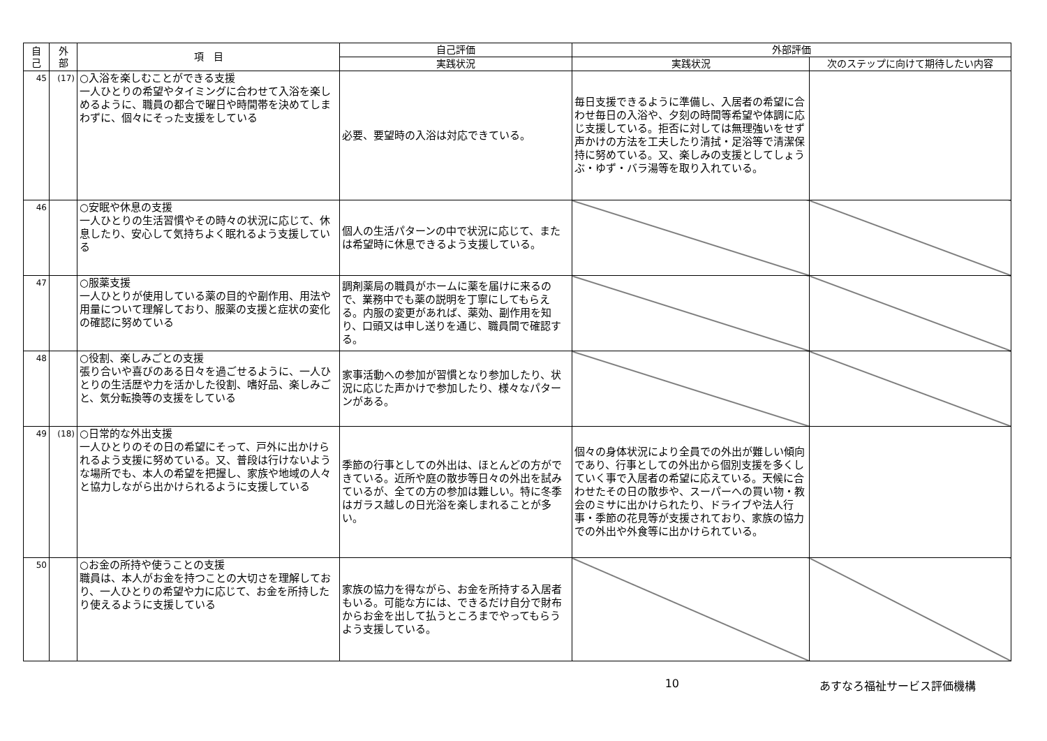| 自 己 | 外 部 | 項 目 | 自己評価 | 外部評価 | |
| --- | --- | --- | --- | --- | --- |
| | | | 実践状況 | 実践状況 | 次のステップに向けて期待したい内容 |
| 45 | (17) | ○入浴を楽しむことができる支援 一人ひとりの希望やタイミングに合わせて入浴を楽しめるように、職員の都合で曜日や時間帯を決めてしまわずに、個々にそった支援をしている | 必要、要望時の入浴は対応できている。 | 毎日支援できるように準備し、入居者の希望に合わせ毎日の入浴や、夕刻の時間等希望や体調に応じ支援している。拒否に対しては無理強いをせず声かけの方法を工夫したり清拭・足浴等で清潔保持に努めている。又、楽しみの支援としてしょうぶ・ゆず・バラ湯等を取り入れている。 | |
| 46 | | ○安眠や休息の支援 一人ひとりの生活習慣やその時々の状況に応じて、休息したり、安心して気持ちよく眠れるよう支援している | 個人の生活パターンの中で状況に応じて、または希望時に休息できるよう支援している。 | | |
| 47 | | ○服薬支援 一人ひとりが使用している薬の目的や副作用、用法や用量について理解しており、服薬の支援と症状の変化の確認に努めている | 調剤薬局の職員がホームに薬を届けに来るので、業務中でも薬の説明を丁寧にしてもらえる。内服の変更があれば、薬効、副作用を知り、口頭又は申し送りを通じ、職員間で確認する。 | | |
| 48 | | ○役割、楽しみごとの支援 張り合いや喜びのある日々を過ごせるように、一人ひとりの生活歴や力を活かした役割、嗜好品、楽しみごと、気分転換等の支援をしている | 家事活動への参加が習慣となり参加したり、状況に応じた声かけで参加したり、様々なパターンがある。 | | |
| 49 | (18) | ○日常的な外出支援 一人ひとりのその日の希望にそって、戸外に出かけられるよう支援に努めている。又、普段は行けないような場所でも、本人の希望を把握し、家族や地域の人々と協力しながら出かけられるように支援している | 季節の行事としての外出は、ほとんどの方ができている。近所や庭の散歩等日々の外出を試みているが、全ての方の参加は難しい。特に冬季はガラス越しの日光浴を楽しまれることが多い。 | 個々の身体状況により全員での外出が難しい傾向であり、行事としての外出から個別支援を多くしていく事で入居者の希望に応えている。天候に合わせたその日の散歩や、スーパーへの買い物・教会のミサに出かけられたり、ドライブや法人行事・季節の花見等が支援されており、家族の協力での外出や外食等に出かけられている。 | |
| 50 | | ○お金の所持や使うことの支援 職員は、本人がお金を持つことの大切さを理解しており、一人ひとりの希望や力に応じて、お金を所持したり使えるように支援している | 家族の協力を得ながら、お金を所持する入居者もいる。可能な方には、できるだけ自分で財布からお金を出して払うところまでやってもらうよう支援している。 | | |
10 あすなろ福祉サービス評価機構